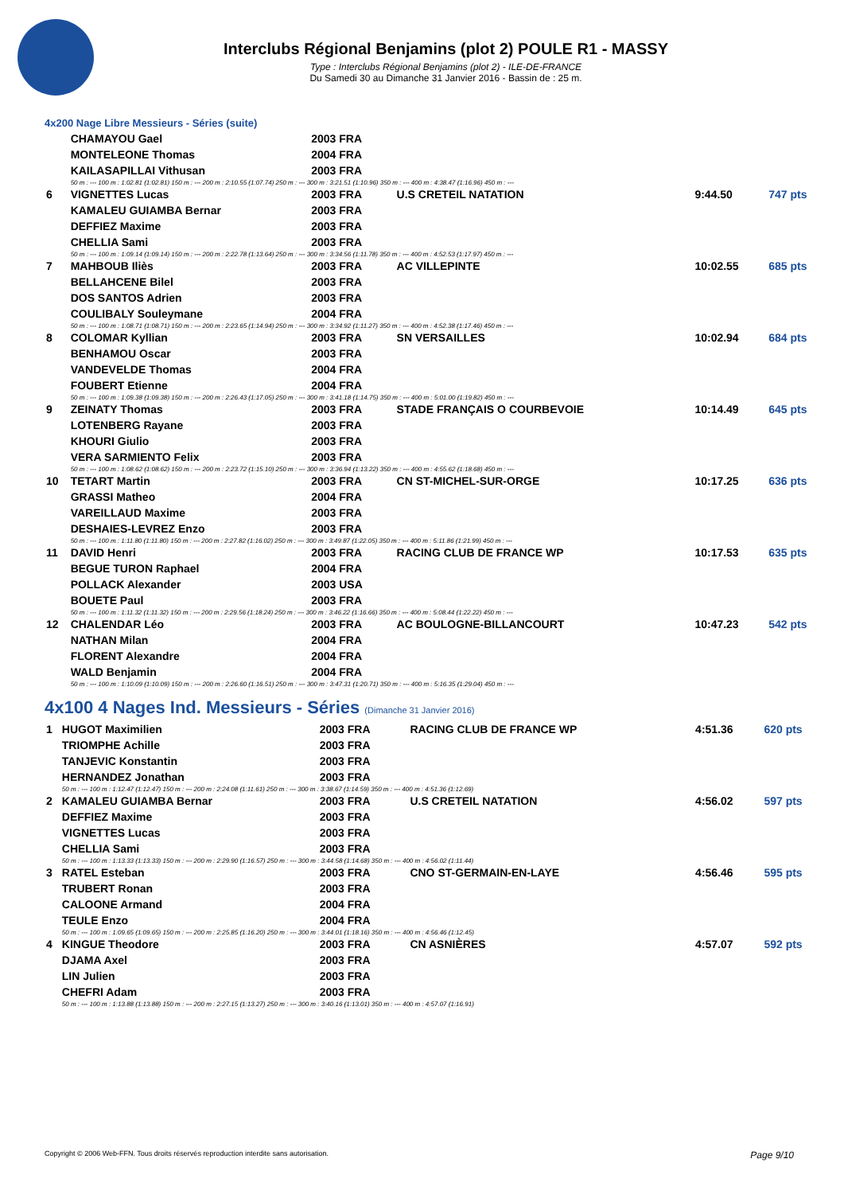Interclubs Régional Benjamins (plot 2) POULE R1 - MASSY
Type : Interclubs Régional Benjamins (plot 2) - ILE-DE-FRANCE
Du Samedi 30 au Dimanche 31 Janvier 2016 - Bassin de : 25 m.
4x200 Nage Libre Messieurs - Séries (suite)
| | CHAMAYOU Gael | 2003 FRA | | | |
| | MONTELEONE Thomas | 2004 FRA | | | |
| | KAILASAPILLAI Vithusan | 2003 FRA | | | |
| | 50 m : --- 100 m : 1:02.81 (1:02.81) 150 m : --- 200 m : 2:10.55 (1:07.74) 250 m : --- 300 m : 3:21.51 (1:10.96) 350 m : --- 400 m : 4:38.47 (1:16.96) 450 m : --- | | | | |
| 6 | VIGNETTES Lucas | 2003 FRA | U.S CRETEIL NATATION | 9:44.50 | 747 pts |
| | KAMALEU GUIAMBA Bernar | 2003 FRA | | | |
| | DEFFIEZ Maxime | 2003 FRA | | | |
| | CHELLIA Sami | 2003 FRA | | | |
| | 50 m : --- 100 m : 1:09.14 (1:09.14) 150 m : --- 200 m : 2:22.78 (1:13.64) 250 m : --- 300 m : 3:34.56 (1:11.78) 350 m : --- 400 m : 4:52.53 (1:17.97) 450 m : --- | | | | |
| 7 | MAHBOUB Iliès | 2003 FRA | AC VILLEPINTE | 10:02.55 | 685 pts |
| | BELLAHCENE Bilel | 2003 FRA | | | |
| | DOS SANTOS Adrien | 2003 FRA | | | |
| | COULIBALY Souleymane | 2004 FRA | | | |
| | 50 m : --- 100 m : 1:08.71 (1:08.71) 150 m : --- 200 m : 2:23.65 (1:14.94) 250 m : --- 300 m : 3:34.92 (1:11.27) 350 m : --- 400 m : 4:52.38 (1:17.46) 450 m : --- | | | | |
| 8 | COLOMAR Kyllian | 2003 FRA | SN VERSAILLES | 10:02.94 | 684 pts |
| | BENHAMOU Oscar | 2003 FRA | | | |
| | VANDEVELDE Thomas | 2004 FRA | | | |
| | FOUBERT Etienne | 2004 FRA | | | |
| | 50 m : --- 100 m : 1:09.38 (1:09.38) 150 m : --- 200 m : 2:26.43 (1:17.05) 250 m : --- 300 m : 3:41.18 (1:14.75) 350 m : --- 400 m : 5:01.00 (1:19.82) 450 m : --- | | | | |
| 9 | ZEINATY Thomas | 2003 FRA | STADE FRANÇAIS O COURBEVOIE | 10:14.49 | 645 pts |
| | LOTENBERG Rayane | 2003 FRA | | | |
| | KHOURI Giulio | 2003 FRA | | | |
| | VERA SARMIENTO Felix | 2003 FRA | | | |
| | 50 m : --- 100 m : 1:08.62 (1:08.62) 150 m : --- 200 m : 2:23.72 (1:15.10) 250 m : --- 300 m : 3:36.94 (1:13.22) 350 m : --- 400 m : 4:55.62 (1:18.68) 450 m : --- | | | | |
| 10 | TETART Martin | 2003 FRA | CN ST-MICHEL-SUR-ORGE | 10:17.25 | 636 pts |
| | GRASSI Matheo | 2004 FRA | | | |
| | VAREILLAUD Maxime | 2003 FRA | | | |
| | DESHAIES-LEVREZ Enzo | 2003 FRA | | | |
| | 50 m : --- 100 m : 1:11.80 (1:11.80) 150 m : --- 200 m : 2:27.82 (1:16.02) 250 m : --- 300 m : 3:49.87 (1:22.05) 350 m : --- 400 m : 5:11.86 (1:21.99) 450 m : --- | | | | |
| 11 | DAVID Henri | 2003 FRA | RACING CLUB DE FRANCE WP | 10:17.53 | 635 pts |
| | BEGUE TURON Raphael | 2004 FRA | | | |
| | POLLACK Alexander | 2003 USA | | | |
| | BOUETE Paul | 2003 FRA | | | |
| | 50 m : --- 100 m : 1:11.32 (1:11.32) 150 m : --- 200 m : 2:29.56 (1:18.24) 250 m : --- 300 m : 3:46.22 (1:16.66) 350 m : --- 400 m : 5:08.44 (1:22.22) 450 m : --- | | | | |
| 12 | CHALENDAR Léo | 2003 FRA | AC BOULOGNE-BILLANCOURT | 10:47.23 | 542 pts |
| | NATHAN Milan | 2004 FRA | | | |
| | FLORENT Alexandre | 2004 FRA | | | |
| | WALD Benjamin | 2004 FRA | | | |
| | 50 m : --- 100 m : 1:10.09 (1:10.09) 150 m : --- 200 m : 2:26.60 (1:16.51) 250 m : --- 300 m : 3:47.31 (1:20.71) 350 m : --- 400 m : 5:16.35 (1:29.04) 450 m : --- | | | | |
4x100 4 Nages Ind. Messieurs - Séries (Dimanche 31 Janvier 2016)
| 1 | HUGOT Maximilien | 2003 FRA | RACING CLUB DE FRANCE WP | 4:51.36 | 620 pts |
| | TRIOMPHE Achille | 2003 FRA | | | |
| | TANJEVIC Konstantin | 2003 FRA | | | |
| | HERNANDEZ Jonathan | 2003 FRA | | | |
| | 50 m : --- 100 m : 1:12.47 (1:12.47) 150 m : --- 200 m : 2:24.08 (1:11.61) 250 m : --- 300 m : 3:38.67 (1:14.59) 350 m : --- 400 m : 4:51.36 (1:12.69) | | | | |
| 2 | KAMALEU GUIAMBA Bernar | 2003 FRA | U.S CRETEIL NATATION | 4:56.02 | 597 pts |
| | DEFFIEZ Maxime | 2003 FRA | | | |
| | VIGNETTES Lucas | 2003 FRA | | | |
| | CHELLIA Sami | 2003 FRA | | | |
| | 50 m : --- 100 m : 1:13.33 (1:13.33) 150 m : --- 200 m : 2:29.90 (1:16.57) 250 m : --- 300 m : 3:44.58 (1:14.68) 350 m : --- 400 m : 4:56.02 (1:11.44) | | | | |
| 3 | RATEL Esteban | 2003 FRA | CNO ST-GERMAIN-EN-LAYE | 4:56.46 | 595 pts |
| | TRUBERT Ronan | 2003 FRA | | | |
| | CALOONE Armand | 2004 FRA | | | |
| | TEULE Enzo | 2004 FRA | | | |
| | 50 m : --- 100 m : 1:09.65 (1:09.65) 150 m : --- 200 m : 2:25.85 (1:16.20) 250 m : --- 300 m : 3:44.01 (1:18.16) 350 m : --- 400 m : 4:56.46 (1:12.45) | | | | |
| 4 | KINGUE Theodore | 2003 FRA | CN ASNIÈRES | 4:57.07 | 592 pts |
| | DJAMA Axel | 2003 FRA | | | |
| | LIN Julien | 2003 FRA | | | |
| | CHEFRI Adam | 2003 FRA | | | |
| | 50 m : --- 100 m : 1:13.88 (1:13.88) 150 m : --- 200 m : 2:27.15 (1:13.27) 250 m : --- 300 m : 3:40.16 (1:13.01) 350 m : --- 400 m : 4:57.07 (1:16.91) | | | | |
Copyright © 2006 Web-FFN. Tous droits réservés reproduction interdite sans autorisation. Page 9/10